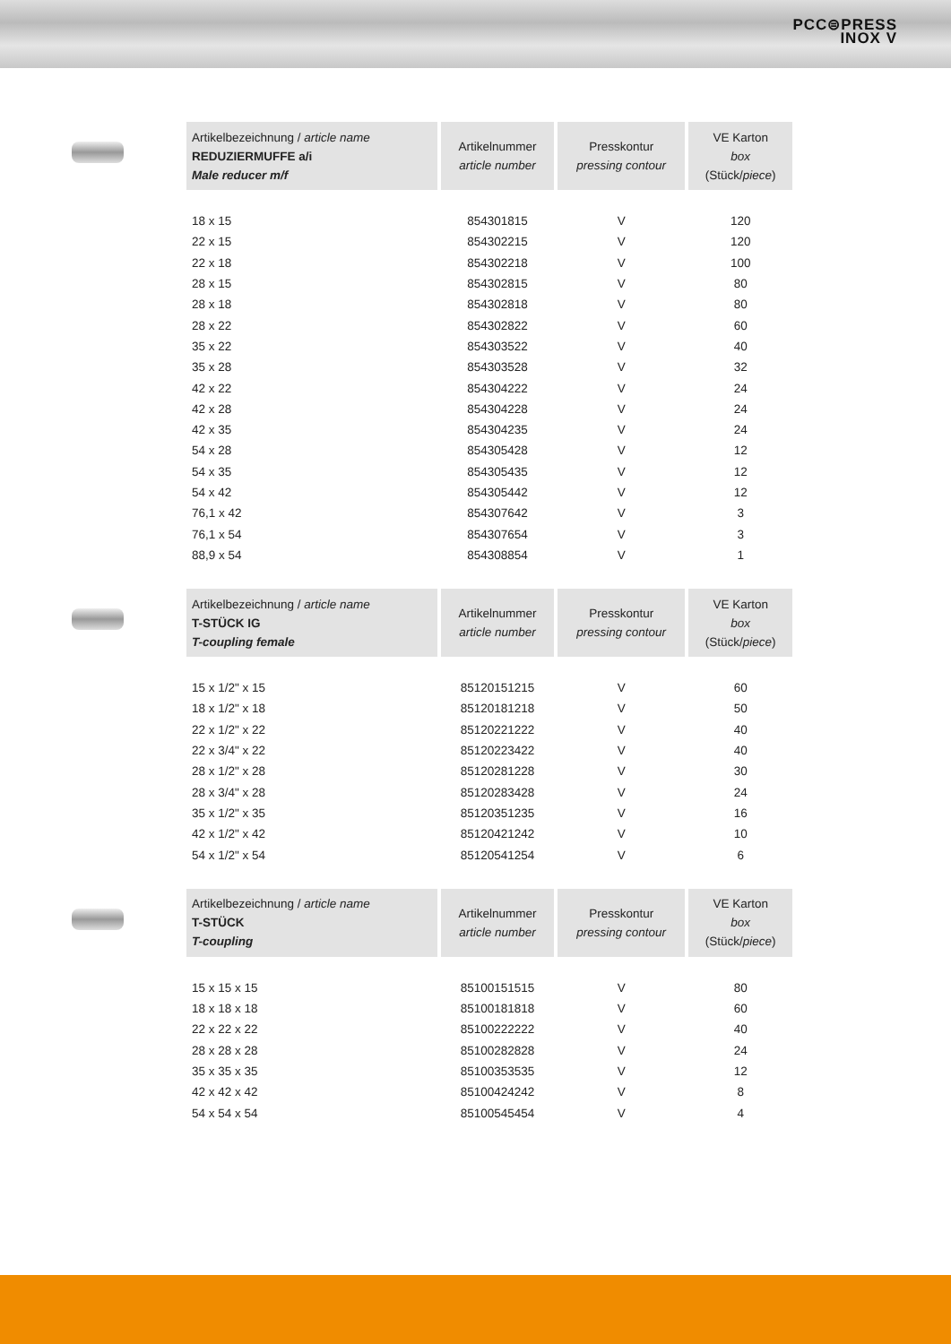PCC⊜PRESS
INOX V
| Artikelbezeichnung / article name REDUZIERMUFFE a/i Male reducer m/f | Artikelnummer article number | Presskontur pressing contour | VE Karton box (Stück/ piece ) |
| --- | --- | --- | --- |
| 18 x 15 | 854301815 | V | 120 |
| 22 x 15 | 854302215 | V | 120 |
| 22 x 18 | 854302218 | V | 100 |
| 28 x 15 | 854302815 | V | 80 |
| 28 x 18 | 854302818 | V | 80 |
| 28 x 22 | 854302822 | V | 60 |
| 35 x 22 | 854303522 | V | 40 |
| 35 x 28 | 854303528 | V | 32 |
| 42 x 22 | 854304222 | V | 24 |
| 42 x 28 | 854304228 | V | 24 |
| 42 x 35 | 854304235 | V | 24 |
| 54 x 28 | 854305428 | V | 12 |
| 54 x 35 | 854305435 | V | 12 |
| 54 x 42 | 854305442 | V | 12 |
| 76,1 x 42 | 854307642 | V | 3 |
| 76,1 x 54 | 854307654 | V | 3 |
| 88,9 x 54 | 854308854 | V | 1 |
| Artikelbezeichnung / article name T-STÜCK IG T-coupling female | Artikelnummer article number | Presskontur pressing contour | VE Karton box (Stück/ piece ) |
| --- | --- | --- | --- |
| 15 x 1/2" x 15 | 85120151215 | V | 60 |
| 18 x 1/2" x 18 | 85120181218 | V | 50 |
| 22 x 1/2" x 22 | 85120221222 | V | 40 |
| 22 x 3/4" x 22 | 85120223422 | V | 40 |
| 28 x 1/2" x 28 | 85120281228 | V | 30 |
| 28 x 3/4" x 28 | 85120283428 | V | 24 |
| 35 x 1/2" x 35 | 85120351235 | V | 16 |
| 42 x 1/2" x 42 | 85120421242 | V | 10 |
| 54 x 1/2" x 54 | 85120541254 | V | 6 |
| Artikelbezeichnung / article name T-STÜCK T-coupling | Artikelnummer article number | Presskontur pressing contour | VE Karton box (Stück/ piece ) |
| --- | --- | --- | --- |
| 15 x 15 x 15 | 85100151515 | V | 80 |
| 18 x 18 x 18 | 85100181818 | V | 60 |
| 22 x 22 x 22 | 85100222222 | V | 40 |
| 28 x 28 x 28 | 85100282828 | V | 24 |
| 35 x 35 x 35 | 85100353535 | V | 12 |
| 42 x 42 x 42 | 85100424242 | V | 8 |
| 54 x 54 x 54 | 85100545454 | V | 4 |